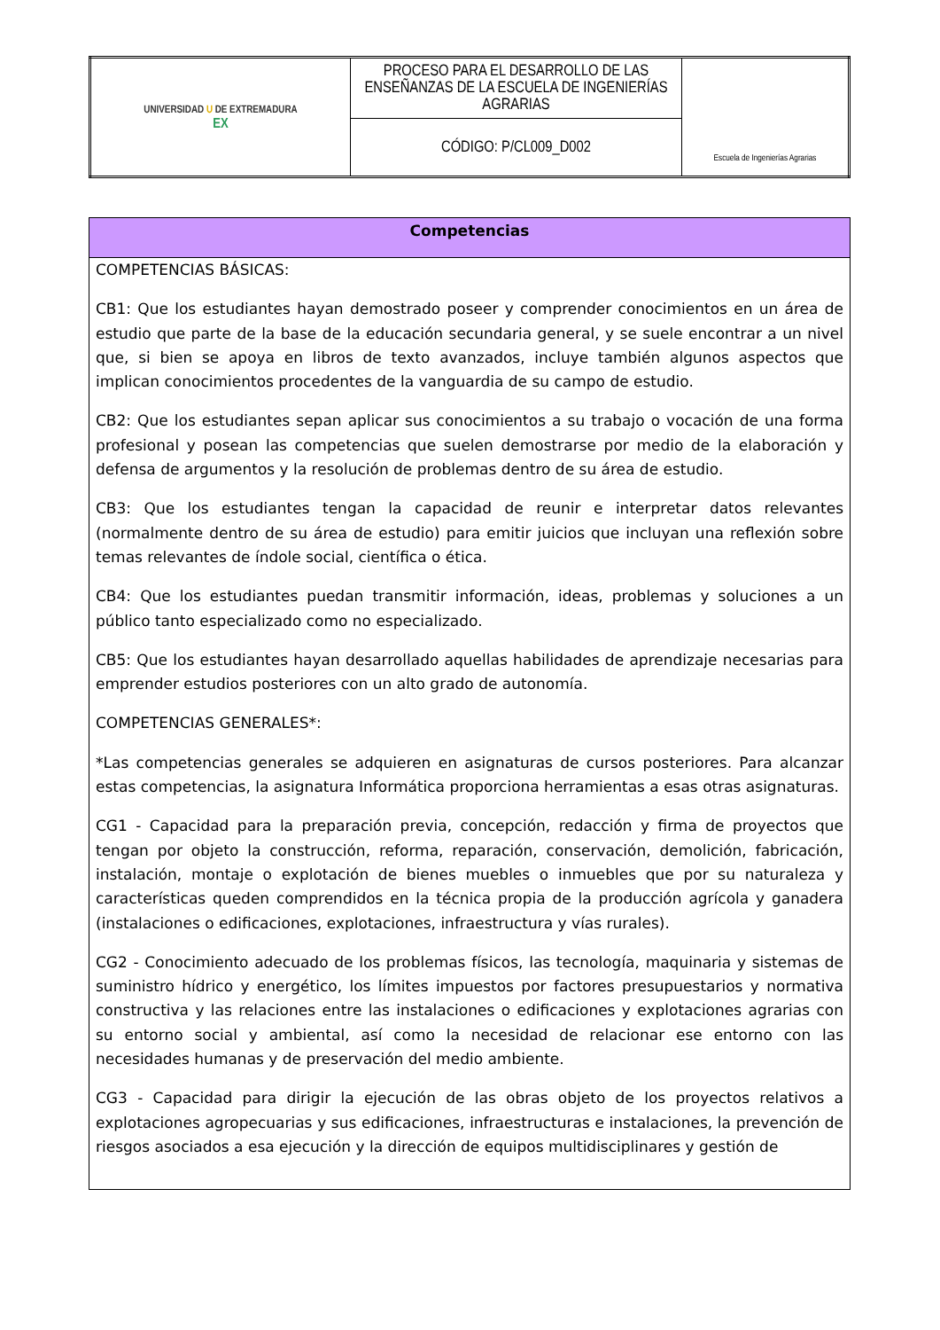| UNIVERSIDAD U DE EXTREMADURA EX | PROCESO PARA EL DESARROLLO DE LAS ENSEÑANZAS DE LA ESCUELA DE INGENIERÍAS AGRARIAS | Escuela de Ingenierías Agrarias |
| | CÓDIGO: P/CL009_D002 | |
Competencias
COMPETENCIAS BÁSICAS:
CB1: Que los estudiantes hayan demostrado poseer y comprender conocimientos en un área de estudio que parte de la base de la educación secundaria general, y se suele encontrar a un nivel que, si bien se apoya en libros de texto avanzados, incluye también algunos aspectos que implican conocimientos procedentes de la vanguardia de su campo de estudio.
CB2: Que los estudiantes sepan aplicar sus conocimientos a su trabajo o vocación de una forma profesional y posean las competencias que suelen demostrarse por medio de la elaboración y defensa de argumentos y la resolución de problemas dentro de su área de estudio.
CB3: Que los estudiantes tengan la capacidad de reunir e interpretar datos relevantes (normalmente dentro de su área de estudio) para emitir juicios que incluyan una reflexión sobre temas relevantes de índole social, científica o ética.
CB4: Que los estudiantes puedan transmitir información, ideas, problemas y soluciones a un público tanto especializado como no especializado.
CB5: Que los estudiantes hayan desarrollado aquellas habilidades de aprendizaje necesarias para emprender estudios posteriores con un alto grado de autonomía.
COMPETENCIAS GENERALES*:
*Las competencias generales se adquieren en asignaturas de cursos posteriores. Para alcanzar estas competencias, la asignatura Informática proporciona herramientas a esas otras asignaturas.
CG1 - Capacidad para la preparación previa, concepción, redacción y firma de proyectos que tengan por objeto la construcción, reforma, reparación, conservación, demolición, fabricación, instalación, montaje o explotación de bienes muebles o inmuebles que por su naturaleza y características queden comprendidos en la técnica propia de la producción agrícola y ganadera (instalaciones o edificaciones, explotaciones, infraestructura y vías rurales).
CG2 - Conocimiento adecuado de los problemas físicos, las tecnología, maquinaria y sistemas de suministro hídrico y energético, los límites impuestos por factores presupuestarios y normativa constructiva y las relaciones entre las instalaciones o edificaciones y explotaciones agrarias con su entorno social y ambiental, así como la necesidad de relacionar ese entorno con las necesidades humanas y de preservación del medio ambiente.
CG3 - Capacidad para dirigir la ejecución de las obras objeto de los proyectos relativos a explotaciones agropecuarias y sus edificaciones, infraestructuras e instalaciones, la prevención de riesgos asociados a esa ejecución y la dirección de equipos multidisciplinares y gestión de